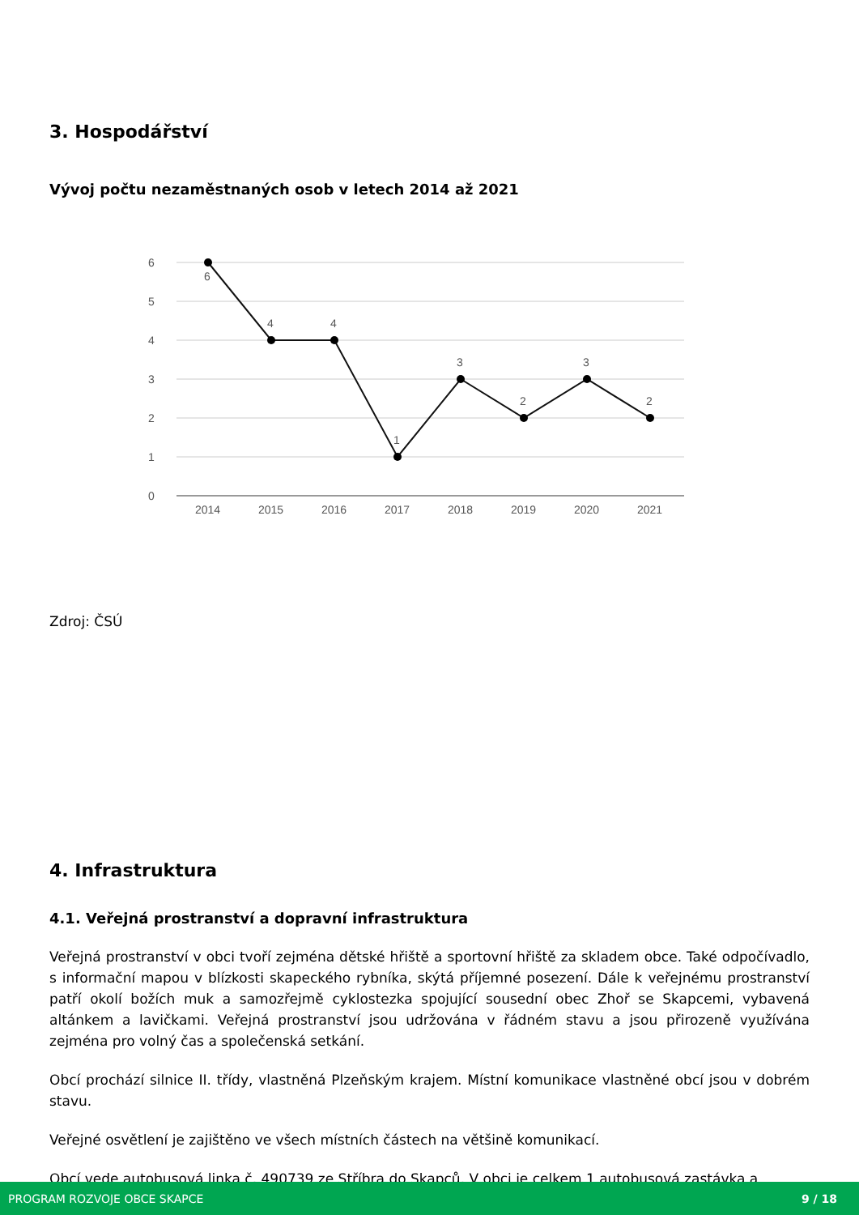3. Hospodářství
Vývoj počtu nezaměstnaných osob v letech 2014 až 2021
6
5
4
3
2
1
0
6
4
4
1
3
2
3
2
2014
2015
2016
2017
2018
2019
2020
2021
Zdroj: ČSÚ
4. Infrastruktura
4.1. Veřejná prostranství a dopravní infrastruktura
Veřejná prostranství v obci tvoří zejména dětské hřiště a sportovní hřiště za skladem obce. Také odpočívadlo, s informační mapou v blízkosti skapeckého rybníka, skýtá příjemné posezení. Dále k veřejnému prostranství patří okolí božích muk a samozřejmě cyklostezka spojující sousední obec Zhoř se Skapcemi, vybavená altánkem a lavičkami. Veřejná prostranství jsou udržována v řádném stavu a jsou přirozeně využívána zejména pro volný čas a společenská setkání.
Obcí prochází silnice II. třídy, vlastněná Plzeňským krajem. Místní komunikace vlastněné obcí jsou v dobrém stavu.
Veřejné osvětlení je zajištěno ve všech místních částech na většině komunikací.
Obcí vede autobusová linka č. 490739 ze Stříbra do Skapců. V obci je celkem 1 autobusová zastávka a
PROGRAM ROZVOJE OBCE SKAPCE 9 / 18